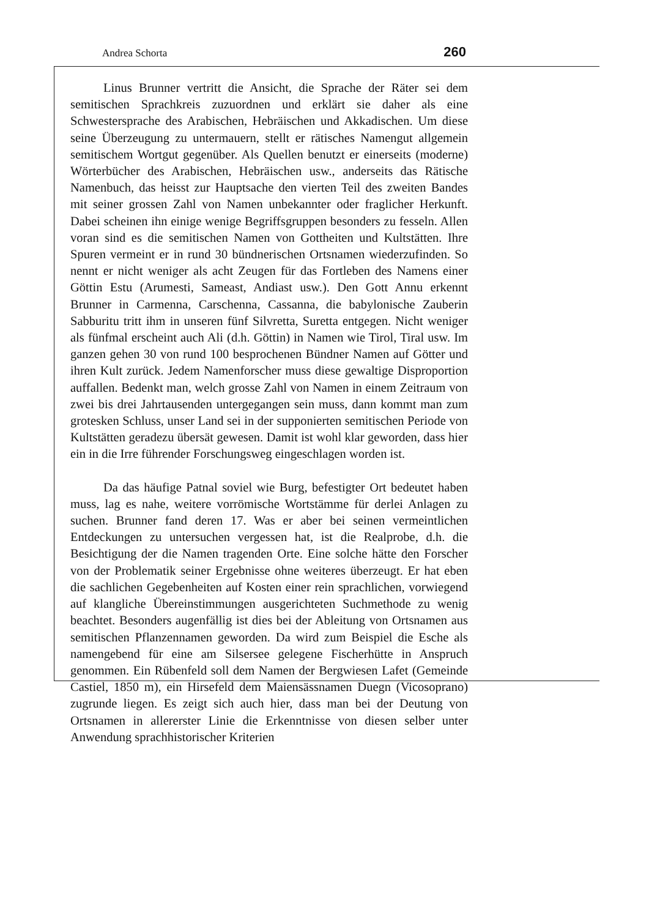Andrea Schorta 260
Linus Brunner vertritt die Ansicht, die Sprache der Räter sei dem semitischen Sprachkreis zuzuordnen und erklärt sie daher als eine Schwestersprache des Arabischen, Hebräischen und Akkadischen. Um diese seine Überzeugung zu untermauern, stellt er rätisches Namengut allgemein semitischem Wortgut gegenüber. Als Quellen benutzt er einerseits (moderne) Wörterbücher des Arabischen, Hebräischen usw., anderseits das Rätische Namenbuch, das heisst zur Hauptsache den vierten Teil des zweiten Bandes mit seiner grossen Zahl von Namen unbekannter oder fraglicher Herkunft. Dabei scheinen ihn einige wenige Begriffsgruppen besonders zu fesseln. Allen voran sind es die semitischen Namen von Gottheiten und Kultstätten. Ihre Spuren vermeint er in rund 30 bündnerischen Ortsnamen wiederzufinden. So nennt er nicht weniger als acht Zeugen für das Fortleben des Namens einer Göttin Estu (Arumesti, Sameast, Andiast usw.). Den Gott Annu erkennt Brunner in Carmenna, Carschenna, Cassanna, die babylonische Zauberin Sabburitu tritt ihm in unseren fünf Silvretta, Suretta entgegen. Nicht weniger als fünfmal erscheint auch Ali (d.h. Göttin) in Namen wie Tirol, Tiral usw. Im ganzen gehen 30 von rund 100 besprochenen Bündner Namen auf Götter und ihren Kult zurück. Jedem Namenforscher muss diese gewaltige Disproportion auffallen. Bedenkt man, welch grosse Zahl von Namen in einem Zeitraum von zwei bis drei Jahrtausenden untergegangen sein muss, dann kommt man zum grotesken Schluss, unser Land sei in der supponierten semitischen Periode von Kultstätten geradezu übersät gewesen. Damit ist wohl klar geworden, dass hier ein in die Irre führender Forschungsweg eingeschlagen worden ist.
Da das häufige Patnal soviel wie Burg, befestigter Ort bedeutet haben muss, lag es nahe, weitere vorrömische Wortstämme für derlei Anlagen zu suchen. Brunner fand deren 17. Was er aber bei seinen vermeintlichen Entdeckungen zu untersuchen vergessen hat, ist die Realprobe, d.h. die Besichtigung der die Namen tragenden Orte. Eine solche hätte den Forscher von der Problematik seiner Ergebnisse ohne weiteres überzeugt. Er hat eben die sachlichen Gegebenheiten auf Kosten einer rein sprachlichen, vorwiegend auf klangliche Übereinstimmungen ausgerichteten Suchmethode zu wenig beachtet. Besonders augenfällig ist dies bei der Ableitung von Ortsnamen aus semitischen Pflanzennamen geworden. Da wird zum Beispiel die Esche als namengebend für eine am Silsersee gelegene Fischerhütte in Anspruch genommen. Ein Rübenfeld soll dem Namen der Bergwiesen Lafet (Gemeinde Castiel, 1850 m), ein Hirsefeld dem Maiensässnamen Duegn (Vicosoprano) zugrunde liegen. Es zeigt sich auch hier, dass man bei der Deutung von Ortsnamen in allererster Linie die Erkenntnisse von diesen selber unter Anwendung sprachhistorischer Kriterien